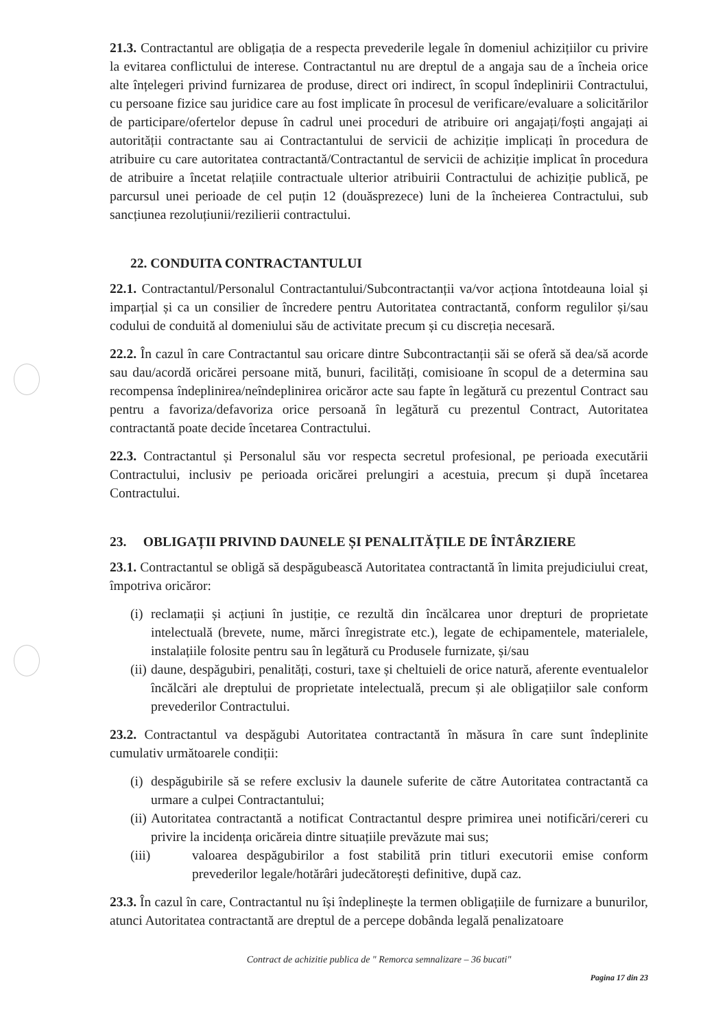21.3. Contractantul are obligația de a respecta prevederile legale în domeniul achizițiilor cu privire la evitarea conflictului de interese. Contractantul nu are dreptul de a angaja sau de a încheia orice alte înțelegeri privind furnizarea de produse, direct ori indirect, în scopul îndeplinirii Contractului, cu persoane fizice sau juridice care au fost implicate în procesul de verificare/evaluare a solicitărilor de participare/ofertelor depuse în cadrul unei proceduri de atribuire ori angajați/foști angajați ai autorității contractante sau ai Contractantului de servicii de achiziție implicați în procedura de atribuire cu care autoritatea contractantă/Contractantul de servicii de achiziție implicat în procedura de atribuire a încetat relațiile contractuale ulterior atribuirii Contractului de achiziție publică, pe parcursul unei perioade de cel puțin 12 (douăsprezece) luni de la încheierea Contractului, sub sancțiunea rezoluțiunii/rezilierii contractului.
22. CONDUITA CONTRACTANTULUI
22.1. Contractantul/Personalul Contractantului/Subcontractanții va/vor acționa întotdeauna loial și imparțial și ca un consilier de încredere pentru Autoritatea contractantă, conform regulilor și/sau codului de conduită al domeniului său de activitate precum și cu discreția necesară.
22.2. În cazul în care Contractantul sau oricare dintre Subcontractanții săi se oferă să dea/să acorde sau dau/acordă oricărei persoane mită, bunuri, facilități, comisioane în scopul de a determina sau recompensa îndeplinirea/neîndeplinirea oricăror acte sau fapte în legătură cu prezentul Contract sau pentru a favoriza/defavoriza orice persoană în legătură cu prezentul Contract, Autoritatea contractantă poate decide încetarea Contractului.
22.3. Contractantul și Personalul său vor respecta secretul profesional, pe perioada executării Contractului, inclusiv pe perioada oricărei prelungiri a acestuia, precum și după încetarea Contractului.
23. OBLIGAȚII PRIVIND DAUNELE ȘI PENALITĂȚILE DE ÎNTÂRZIERE
23.1. Contractantul se obligă să despăgubească Autoritatea contractantă în limita prejudiciului creat, împotriva oricăror:
(i) reclamații și acțiuni în justiție, ce rezultă din încălcarea unor drepturi de proprietate intelectuală (brevete, nume, mărci înregistrate etc.), legate de echipamentele, materialele, instalațiile folosite pentru sau în legătură cu Produsele furnizate, și/sau
(ii) daune, despăgubiri, penalități, costuri, taxe și cheltuieli de orice natură, aferente eventualelor încălcări ale dreptului de proprietate intelectuală, precum și ale obligațiilor sale conform prevederilor Contractului.
23.2. Contractantul va despăgubi Autoritatea contractantă în măsura în care sunt îndeplinite cumulativ următoarele condiții:
(i) despăgubirile să se refere exclusiv la daunele suferite de către Autoritatea contractantă ca urmare a culpei Contractantului;
(ii) Autoritatea contractantă a notificat Contractantul despre primirea unei notificări/cereri cu privire la incidența oricăreia dintre situațiile prevăzute mai sus;
(iii) valoarea despăgubirilor a fost stabilită prin titluri executorii emise conform prevederilor legale/hotărâri judecătorești definitive, după caz.
23.3. În cazul în care, Contractantul nu își îndeplinește la termen obligațiile de furnizare a bunurilor, atunci Autoritatea contractantă are dreptul de a percepe dobânda legală penalizatoare
Contract de achizitie publica de " Remorca semnalizare – 36 bucati"
Pagina 17 din 23